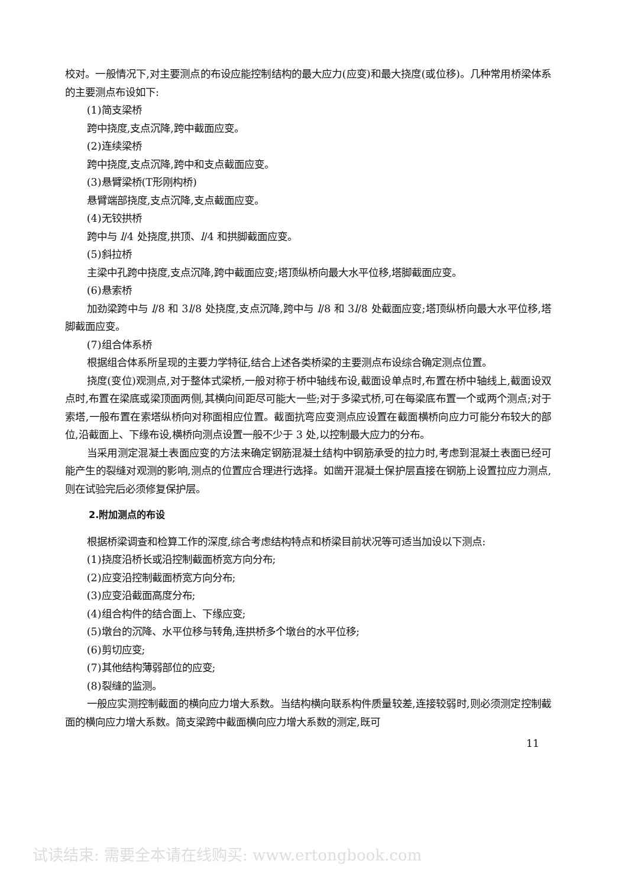校对。一般情况下,对主要测点的布设应能控制结构的最大应力(应变)和最大挠度(或位移)。几种常用桥梁体系的主要测点布设如下:
(1)简支梁桥
跨中挠度,支点沉降,跨中截面应变。
(2)连续梁桥
跨中挠度,支点沉降,跨中和支点截面应变。
(3)悬臂梁桥(T形刚构桥)
悬臂端部挠度,支点沉降,支点截面应变。
(4)无铰拱桥
跨中与 l/4 处挠度,拱顶、l/4 和拱脚截面应变。
(5)斜拉桥
主梁中孔跨中挠度,支点沉降,跨中截面应变;塔顶纵桥向最大水平位移,塔脚截面应变。
(6)悬索桥
加劲梁跨中与 l/8 和 3l/8 处挠度,支点沉降,跨中与 l/8 和 3l/8 处截面应变;塔顶纵桥向最大水平位移,塔脚截面应变。
(7)组合体系桥
根据组合体系所呈现的主要力学特征,结合上述各类桥梁的主要测点布设综合确定测点位置。
挠度(变位)观测点,对于整体式梁桥,一般对称于桥中轴线布设,截面设单点时,布置在桥中轴线上,截面设双点时,布置在梁底或梁顶面两侧,其横向间距尽可能大一些;对于多梁式桥,可在每梁底布置一个或两个测点;对于索塔,一般布置在索塔纵桥向对称面相应位置。截面抗弯应变测点应设置在截面横桥向应力可能分布较大的部位,沿截面上、下缘布设,横桥向测点设置一般不少于 3 处,以控制最大应力的分布。
当采用测定混凝土表面应变的方法来确定钢筋混凝土结构中钢筋承受的拉力时,考虑到混凝土表面已经可能产生的裂缝对观测的影响,测点的位置应合理进行选择。如凿开混凝土保护层直接在钢筋上设置拉应力测点,则在试验完后必须修复保护层。
2.附加测点的布设
根据桥梁调查和检算工作的深度,综合考虑结构特点和桥梁目前状况等可适当加设以下测点:
(1)挠度沿桥长或沿控制截面桥宽方向分布;
(2)应变沿控制截面桥宽方向分布;
(3)应变沿截面高度分布;
(4)组合构件的结合面上、下缘应变;
(5)墩台的沉降、水平位移与转角,连拱桥多个墩台的水平位移;
(6)剪切应变;
(7)其他结构薄弱部位的应变;
(8)裂缝的监测。
一般应实测控制截面的横向应力增大系数。当结构横向联系构件质量较差,连接较弱时,则必须测定控制截面的横向应力增大系数。简支梁跨中截面横向应力增大系数的测定,既可
11
试读结束: 需要全本请在线购买: www.ertongbook.com